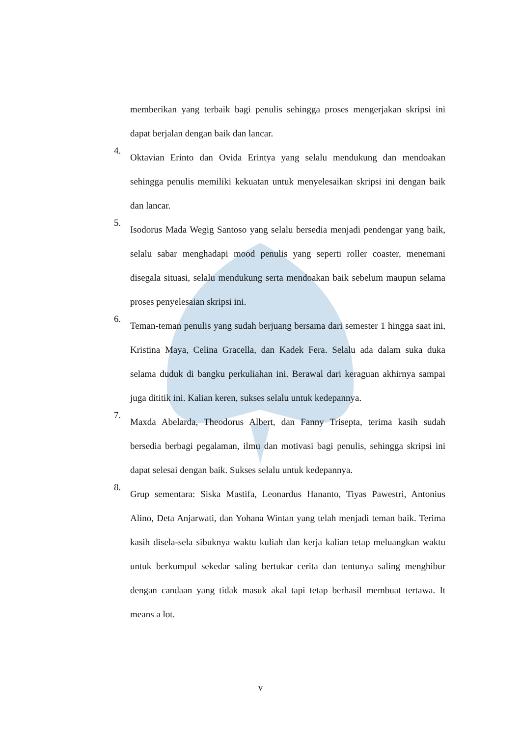memberikan yang terbaik bagi penulis sehingga proses mengerjakan skripsi ini dapat berjalan dengan baik dan lancar.
4.
Oktavian Erinto dan Ovida Erintya yang selalu mendukung dan mendoakan sehingga penulis memiliki kekuatan untuk menyelesaikan skripsi ini dengan baik dan lancar.
5.
Isodorus Mada Wegig Santoso yang selalu bersedia menjadi pendengar yang baik, selalu sabar menghadapi mood penulis yang seperti roller coaster, menemani disegala situasi, selalu mendukung serta mendoakan baik sebelum maupun selama proses penyelesaian skripsi ini.
6.
Teman-teman penulis yang sudah berjuang bersama dari semester 1 hingga saat ini, Kristina Maya, Celina Gracella, dan Kadek Fera. Selalu ada dalam suka duka selama duduk di bangku perkuliahan ini. Berawal dari keraguan akhirnya sampai juga dititik ini. Kalian keren, sukses selalu untuk kedepannya.
7.
Maxda Abelarda, Theodorus Albert, dan Fanny Trisepta, terima kasih sudah bersedia berbagi pegalaman, ilmu dan motivasi bagi penulis, sehingga skripsi ini dapat selesai dengan baik. Sukses selalu untuk kedepannya.
8.
Grup sementara: Siska Mastifa, Leonardus Hananto, Tiyas Pawestri, Antonius Alino, Deta Anjarwati, dan Yohana Wintan yang telah menjadi teman baik. Terima kasih disela-sela sibuknya waktu kuliah dan kerja kalian tetap meluangkan waktu untuk berkumpul sekedar saling bertukar cerita dan tentunya saling menghibur dengan candaan yang tidak masuk akal tapi tetap berhasil membuat tertawa. It means a lot.
v